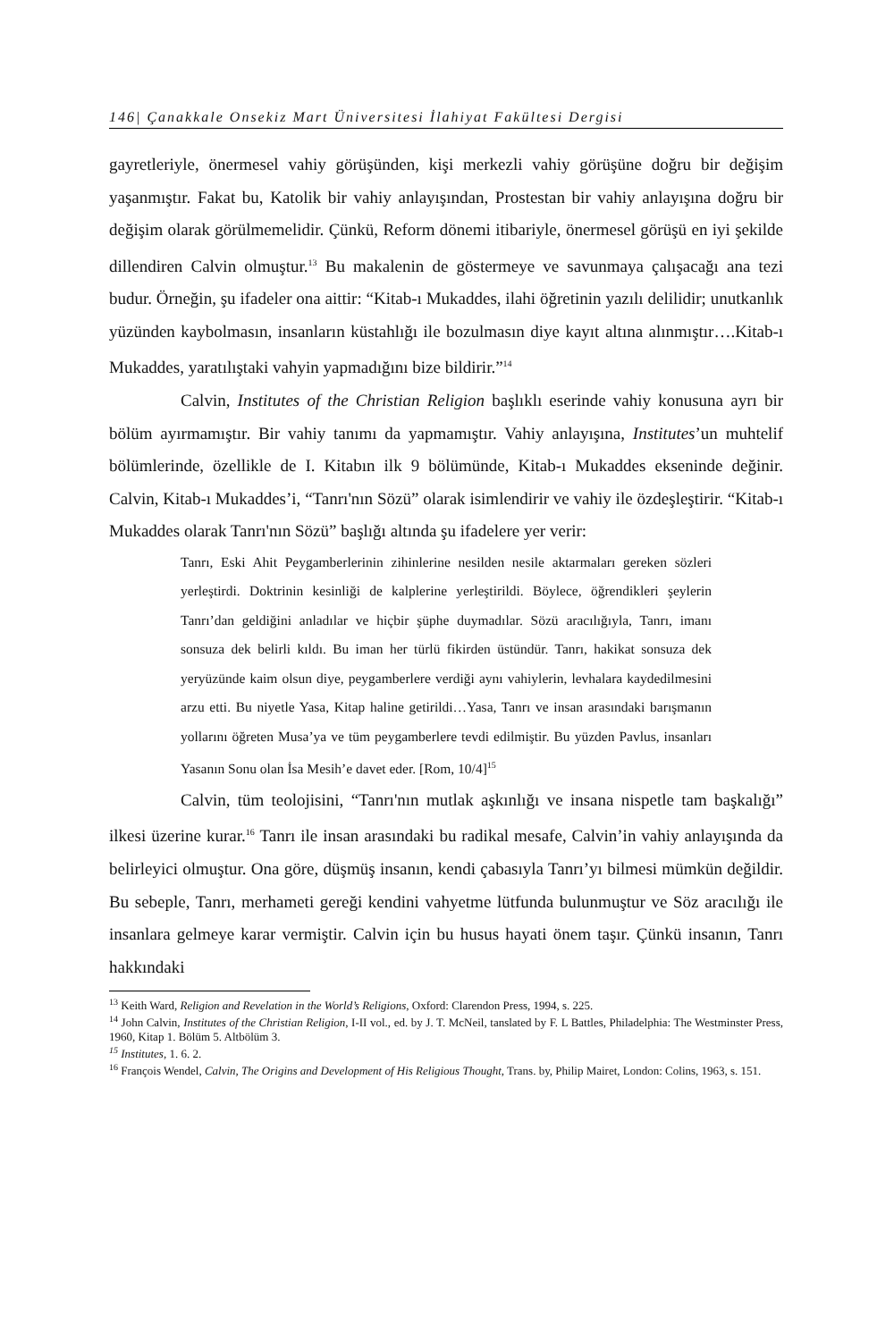146| Çanakkale Onsekiz Mart Üniversitesi İlahiyat Fakültesi Dergisi
gayretleriyle, önermesel vahiy görüşünden, kişi merkezli vahiy görüşüne doğru bir değişim yaşanmıştır. Fakat bu, Katolik bir vahiy anlayışından, Prostestan bir vahiy anlayışına doğru bir değişim olarak görülmemelidir. Çünkü, Reform dönemi itibariyle, önermesel görüşü en iyi şekilde dillendiren Calvin olmuştur.<sup>13</sup> Bu makalenin de göstermeye ve savunmaya çalışacağı ana tezi budur. Örneğin, şu ifadeler ona aittir: “Kitab-ı Mukaddes, ilahi öğretinin yazılı delilidir; unutkanlık yüzünden kaybolmasın, insanların küstahlığı ile bozulmasın diye kayıt altına alınmıştır….Kitab-ı Mukaddes, yaratılıştaki vahyin yapmadığını bize bildirir.”<sup>14</sup>
Calvin, Institutes of the Christian Religion başlıklı eserinde vahiy konusuna ayrı bir bölüm ayırmamıştır. Bir vahiy tanımı da yapmamıştır. Vahiy anlayışına, Institutes’un muhtelif bölümlerinde, özellikle de I. Kitabın ilk 9 bölümünde, Kitab-ı Mukaddes ekseninde değinir. Calvin, Kitab-ı Mukaddes’i, “Tanrı'nın Sözü” olarak isimlendirir ve vahiy ile özdeşleştirir. “Kitab-ı Mukaddes olarak Tanrı'nın Sözü” başlığı altında şu ifadelere yer verir:
Tanrı, Eski Ahit Peygamberlerinin zihinlerine nesilden nesile aktarmaları gereken sözleri yerleştirdi. Doktrinin kesinliği de kalplerine yerleştirildi. Böylece, öğrendikleri şeylerin Tanrı’dan geldiğini anladılar ve hiçbir şüphe duymadılar. Sözü aracılığıyla, Tanrı, imanı sonsuza dek belirli kıldı. Bu iman her türlü fikirden üstündür. Tanrı, hakikat sonsuza dek yeryüzünde kaim olsun diye, peygamberlere verdiği aynı vahiylerin, levhalara kaydedilmesini arzu etti. Bu niyetle Yasa, Kitap haline getirildi…Yasa, Tanrı ve insan arasındaki barışmanın yollarını öğreten Musa’ya ve tüm peygamberlere tevdi edilmiştir. Bu yüzden Pavlus, insanları Yasanın Sonu olan İsa Mesih’e davet eder. [Rom, 10/4]<sup>15</sup>
Calvin, tüm teolojisini, “Tanrı'nın mutlak aşkınlığı ve insana nispetle tam başkalığı” ilkesi üzerine kurar.<sup>16</sup> Tanrı ile insan arasındaki bu radikal mesafe, Calvin’in vahiy anlayışında da belirleyici olmuştur. Ona göre, düşmüş insanın, kendi çabasıyla Tanrı’yı bilmesi mümkün değildir. Bu sebeple, Tanrı, merhameti gereği kendini vahyetme lütfunda bulunmuştur ve Söz aracılığı ile insanlara gelmeye karar vermiştir. Calvin için bu husus hayati önem taşır. Çünkü insanın, Tanrı hakkındaki
<sup>13</sup> Keith Ward, Religion and Revelation in the World’s Religions, Oxford: Clarendon Press, 1994, s. 225.
<sup>14</sup> John Calvin, Institutes of the Christian Religion, I-II vol., ed. by J. T. McNeil, tanslated by F. L Battles, Philadelphia: The Westminster Press, 1960, Kitap 1. Bölüm 5. Altbölüm 3.
<sup>15</sup> Institutes, 1. 6. 2.
<sup>16</sup> François Wendel, Calvin, The Origins and Development of His Religious Thought, Trans. by, Philip Mairet, London: Colins, 1963, s. 151.